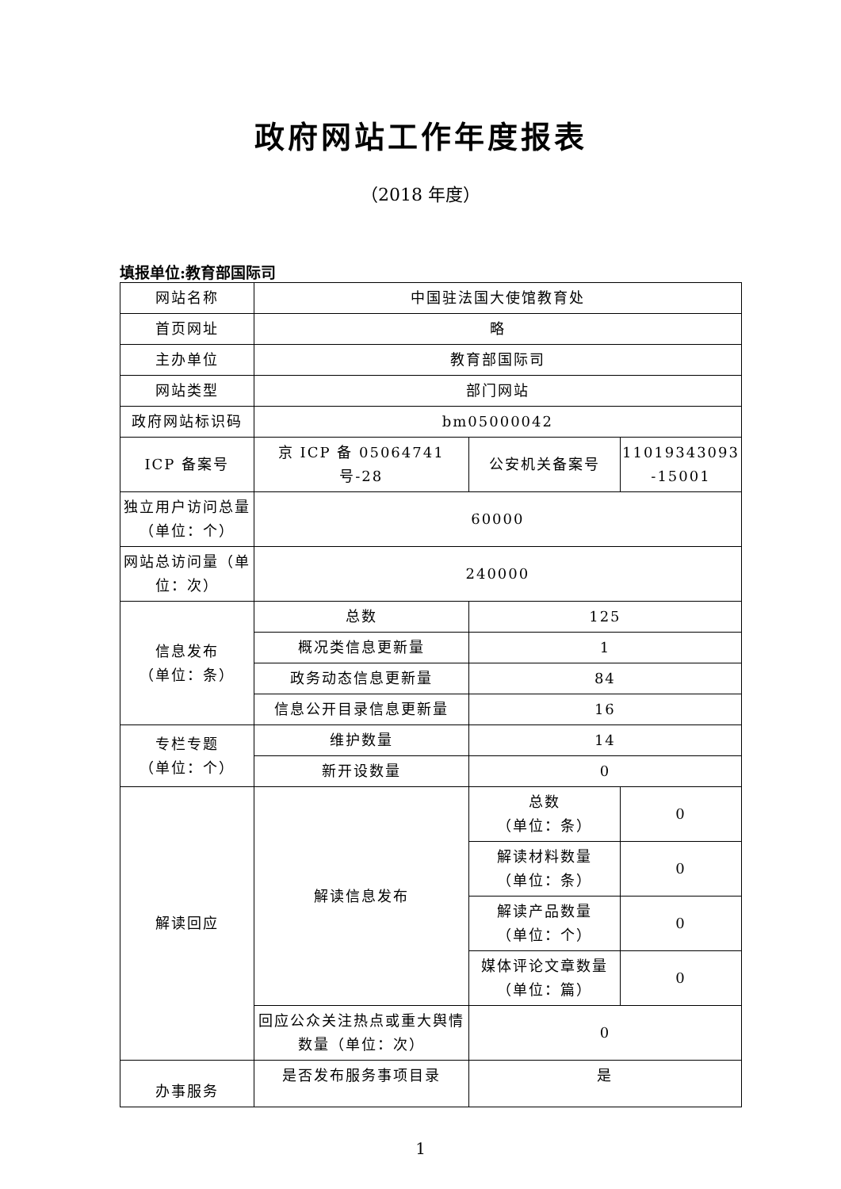政府网站工作年度报表
（2018 年度）
填报单位:教育部国际司
| 网站名称 | 中国驻法国大使馆教育处 | | |
| 首页网址 | 略 | | |
| 主办单位 | 教育部国际司 | | |
| 网站类型 | 部门网站 | | |
| 政府网站标识码 | bm05000042 | | |
| ICP 备案号 | 京 ICP 备 05064741 号-28 | 公安机关备案号 | 11019343093 -15001 |
| 独立用户访问总量（单位：个） | 60000 | | |
| 网站总访问量（单位：次） | 240000 | | |
| 信息发布 （单位：条） | 总数 | 125 | |
| | 概况类信息更新量 | 1 | |
| | 政务动态信息更新量 | 84 | |
| | 信息公开目录信息更新量 | 16 | |
| 专栏专题 （单位：个） | 维护数量 | 14 | |
| | 新开设数量 | 0 | |
| 解读回应 | 解读信息发布 | 总数 （单位：条） | 0 |
| | | 解读材料数量 （单位：条） | 0 |
| | | 解读产品数量 （单位：个） | 0 |
| | | 媒体评论文章数量 （单位：篇） | 0 |
| | 回应公众关注热点或重大舆情数量（单位：次） | 0 | |
| 办事服务 | 是否发布服务事项目录 | 是 | |
1